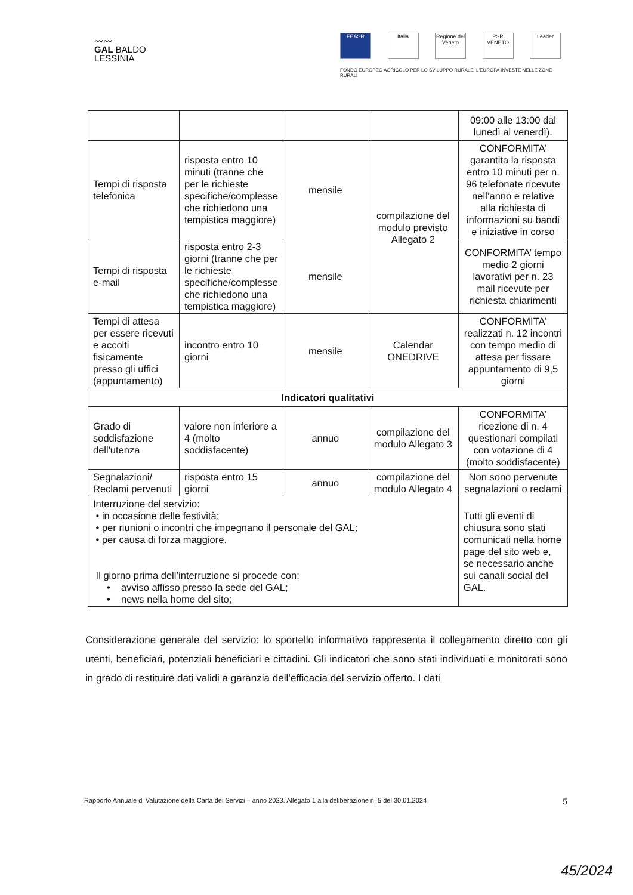〰〰
GAL BALDO
LESSINIA
FEASR Italia Regione del Veneto
PSR VENETO
Leader
FONDO EUROPEO AGRICOLO PER LO SVILUPPO RURALE: L'EUROPA INVESTE NELLE ZONE RURALI
| | | | | 09:00 alle 13:00 dal lunedì al venerdì). |
| Tempi di risposta telefonica | risposta entro 10 minuti (tranne che per le richieste specifiche/complesse che richiedono una tempistica maggiore) | mensile | compilazione del modulo previsto Allegato 2 | CONFORMITA’ garantita la risposta entro 10 minuti per n. 96 telefonate ricevute nell’anno e relative alla richiesta di informazioni su bandi e iniziative in corso |
| Tempi di risposta e-mail | risposta entro 2-3 giorni (tranne che per le richieste specifiche/complesse che richiedono una tempistica maggiore) | mensile | | CONFORMITA’ tempo medio 2 giorni lavorativi per n. 23 mail ricevute per richiesta chiarimenti |
| Tempi di attesa per essere ricevuti e accolti fisicamente presso gli uffici (appuntamento) | incontro entro 10 giorni | mensile | Calendar ONEDRIVE | CONFORMITA’ realizzati n. 12 incontri con tempo medio di attesa per fissare appuntamento di 9,5 giorni |
| Indicatori qualitativi | | | | |
| Grado di soddisfazione dell'utenza | valore non inferiore a 4 (molto soddisfacente) | annuo | compilazione del modulo Allegato 3 | CONFORMITA’ ricezione di n. 4 questionari compilati con votazione di 4 (molto soddisfacente) |
| Segnalazioni/ Reclami pervenuti | risposta entro 15 giorni | annuo | compilazione del modulo Allegato 4 | Non sono pervenute segnalazioni o reclami |
| Interruzione del servizio: • in occasione delle festività; • per riunioni o incontri che impegnano il personale del GAL; • per causa di forza maggiore. Il giorno prima dell’interruzione si procede con: • avviso affisso presso la sede del GAL; • news nella home del sito; | | | | Tutti gli eventi di chiusura sono stati comunicati nella home page del sito web e, se necessario anche sui canali social del GAL. |
Considerazione generale del servizio: lo sportello informativo rappresenta il collegamento diretto con gli utenti, beneficiari, potenziali beneficiari e cittadini. Gli indicatori che sono stati individuati e monitorati sono in grado di restituire dati validi a garanzia dell’efficacia del servizio offerto. I dati
Rapporto Annuale di Valutazione della Carta dei Servizi – anno 2023. Allegato 1 alla deliberazione n. 5 del 30.01.2024 5
45/2024